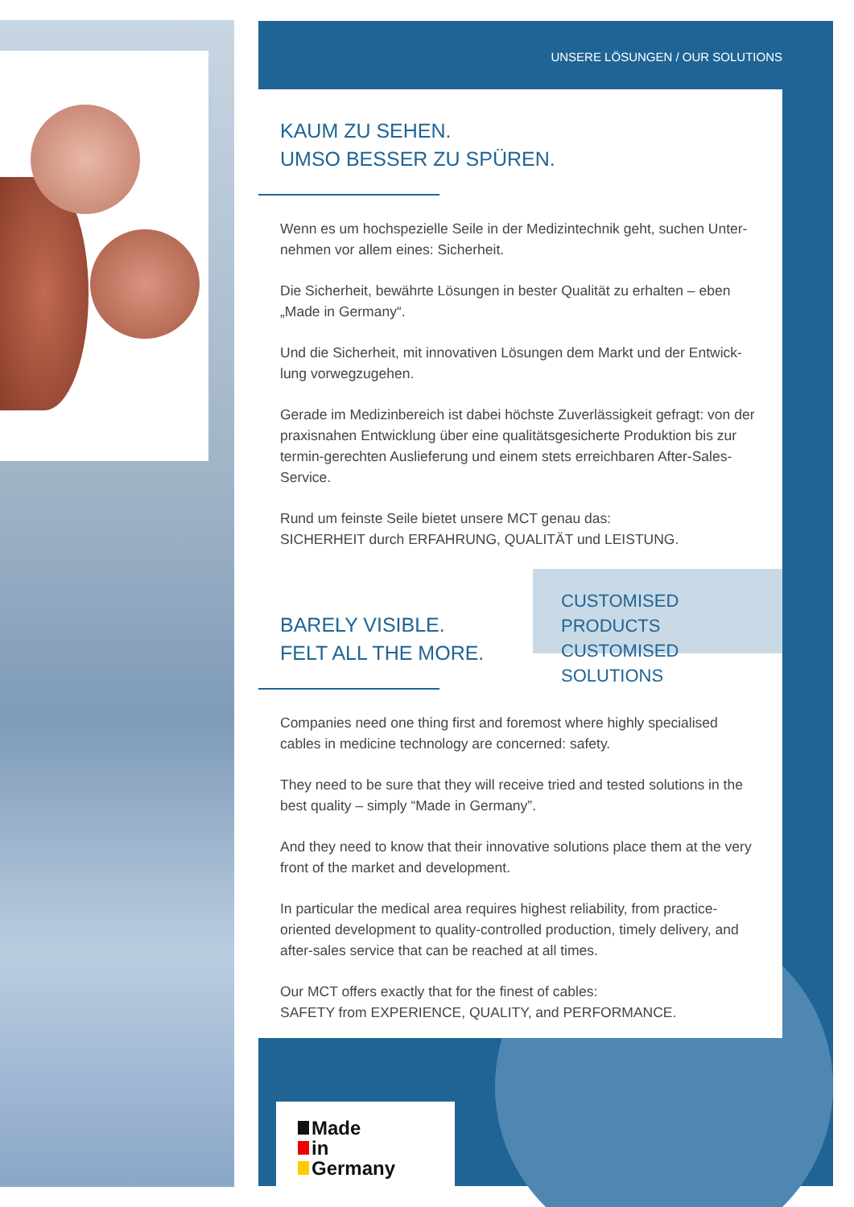UNSERE LÖSUNGEN / OUR SOLUTIONS
KAUM ZU SEHEN.
UMSO BESSER ZU SPÜREN.
Wenn es um hochspezielle Seile in der Medizintechnik geht, suchen Unter­nehmen vor allem eines: Sicherheit.
Die Sicherheit, bewährte Lösungen in bester Qualität zu erhalten – eben „Made in Germany“.
Und die Sicherheit, mit innovativen Lösungen dem Markt und der Entwick­lung vorwegzugehen.
Gerade im Medizinbereich ist dabei höchste Zuverlässigkeit gefragt: von der praxisnahen Entwicklung über eine qualitätsgesicherte Produktion bis zur termin-gerechten Auslieferung und einem stets erreichbaren After-Sales-Service.
Rund um feinste Seile bietet unsere MCT genau das:
SICHERHEIT durch ERFAHRUNG, QUALITÄT und LEISTUNG.
BARELY VISIBLE.
FELT ALL THE MORE.
Companies need one thing first and foremost where highly specialised cables in medicine technology are concerned: safety.
They need to be sure that they will receive tried and tested solutions in the best quality – simply “Made in Germany”.
And they need to know that their innovative solutions place them at the very front of the market and development.
In particular the medical area requires highest reliability, from practice-oriented development to quality-controlled production, timely delivery, and after-sales service that can be reached at all times.
Our MCT offers exactly that for the finest of cables:
SAFETY from EXPERIENCE, QUALITY, and PERFORMANCE.
CUSTOMISED PRODUCTS
CUSTOMISED SOLUTIONS
Made
in
Germany